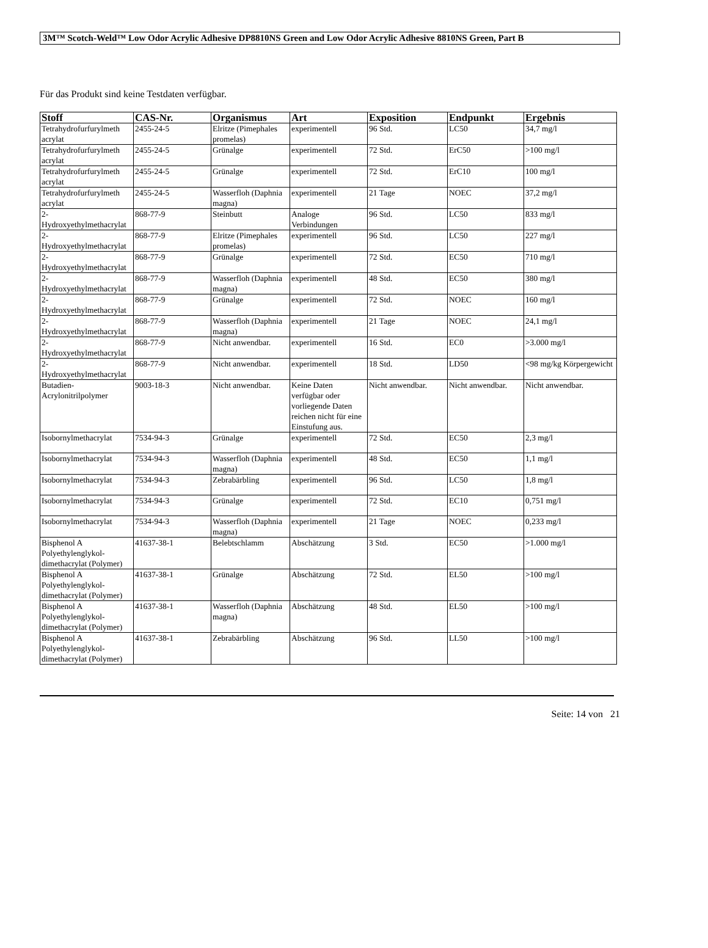3M™ Scotch-Weld™ Low Odor Acrylic Adhesive DP8810NS Green and Low Odor Acrylic Adhesive 8810NS Green, Part B
Für das Produkt sind keine Testdaten verfügbar.
| Stoff | CAS-Nr. | Organismus | Art | Exposition | Endpunkt | Ergebnis |
| --- | --- | --- | --- | --- | --- | --- |
| Tetrahydrofurfurylmeth acrylat | 2455-24-5 | Elritze (Pimephales promelas) | experimentell | 96 Std. | LC50 | 34,7 mg/l |
| Tetrahydrofurfurylmeth acrylat | 2455-24-5 | Grünalge | experimentell | 72 Std. | ErC50 | >100 mg/l |
| Tetrahydrofurfurylmeth acrylat | 2455-24-5 | Grünalge | experimentell | 72 Std. | ErC10 | 100 mg/l |
| Tetrahydrofurfurylmeth acrylat | 2455-24-5 | Wasserfloh (Daphnia magna) | experimentell | 21 Tage | NOEC | 37,2 mg/l |
| 2-Hydroxyethylmethacrylat | 868-77-9 | Steinbutt | Analoge Verbindungen | 96 Std. | LC50 | 833 mg/l |
| 2-Hydroxyethylmethacrylat | 868-77-9 | Elritze (Pimephales promelas) | experimentell | 96 Std. | LC50 | 227 mg/l |
| 2-Hydroxyethylmethacrylat | 868-77-9 | Grünalge | experimentell | 72 Std. | EC50 | 710 mg/l |
| 2-Hydroxyethylmethacrylat | 868-77-9 | Wasserfloh (Daphnia magna) | experimentell | 48 Std. | EC50 | 380 mg/l |
| 2-Hydroxyethylmethacrylat | 868-77-9 | Grünalge | experimentell | 72 Std. | NOEC | 160 mg/l |
| 2-Hydroxyethylmethacrylat | 868-77-9 | Wasserfloh (Daphnia magna) | experimentell | 21 Tage | NOEC | 24,1 mg/l |
| 2-Hydroxyethylmethacrylat | 868-77-9 | Nicht anwendbar. | experimentell | 16 Std. | EC0 | >3.000 mg/l |
| 2-Hydroxyethylmethacrylat | 868-77-9 | Nicht anwendbar. | experimentell | 18 Std. | LD50 | <98 mg/kg Körpergewicht |
| Butadien-Acrylonitrilpolymer | 9003-18-3 | Nicht anwendbar. | Keine Daten verfügbar oder vorliegende Daten reichen nicht für eine Einstufung aus. | Nicht anwendbar. | Nicht anwendbar. | Nicht anwendbar. |
| Isobornylmethacrylat | 7534-94-3 | Grünalge | experimentell | 72 Std. | EC50 | 2,3 mg/l |
| Isobornylmethacrylat | 7534-94-3 | Wasserfloh (Daphnia magna) | experimentell | 48 Std. | EC50 | 1,1 mg/l |
| Isobornylmethacrylat | 7534-94-3 | Zebrabärbling | experimentell | 96 Std. | LC50 | 1,8 mg/l |
| Isobornylmethacrylat | 7534-94-3 | Grünalge | experimentell | 72 Std. | EC10 | 0,751 mg/l |
| Isobornylmethacrylat | 7534-94-3 | Wasserfloh (Daphnia magna) | experimentell | 21 Tage | NOEC | 0,233 mg/l |
| Bisphenol A Polyethylenglykol-dimethacrylat (Polymer) | 41637-38-1 | Belebtschlamm | Abschätzung | 3 Std. | EC50 | >1.000 mg/l |
| Bisphenol A Polyethylenglykol-dimethacrylat (Polymer) | 41637-38-1 | Grünalge | Abschätzung | 72 Std. | EL50 | >100 mg/l |
| Bisphenol A Polyethylenglykol-dimethacrylat (Polymer) | 41637-38-1 | Wasserfloh (Daphnia magna) | Abschätzung | 48 Std. | EL50 | >100 mg/l |
| Bisphenol A Polyethylenglykol-dimethacrylat (Polymer) | 41637-38-1 | Zebrabärbling | Abschätzung | 96 Std. | LL50 | >100 mg/l |
Seite: 14 von 21